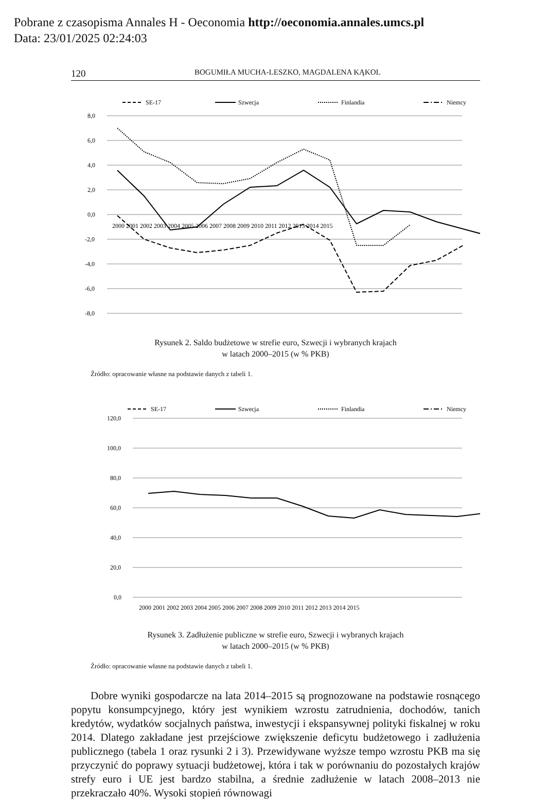Pobrane z czasopisma Annales H - Oeconomia http://oeconomia.annales.umcs.pl
Data: 23/01/2025 02:24:03
120 BOGUMIŁA MUCHA-LESZKO, MAGDALENA KĄKOL
SE-17
Szwecja
Finlandia
Niemcy
8,0
6,0
4,0
2,0
0,0
-2,0
-4,0
-6,0
-8,0
2000 2001 2002 2003 2004 2005 2006 2007 2008 2009 2010 2011 2012 2013 2014 2015
Rysunek 2. Saldo budżetowe w strefie euro, Szwecji i wybranych krajach
w latach 2000–2015 (w % PKB)
Źródło: opracowanie własne na podstawie danych z tabeli 1.
SE-17
Szwecja
Finlandia
Niemcy
120,0
100,0
80,0
60,0
40,0
20,0
0,0
2000 2001 2002 2003 2004 2005 2006 2007 2008 2009 2010 2011 2012 2013 2014 2015
Rysunek 3. Zadłużenie publiczne w strefie euro, Szwecji i wybranych krajach
w latach 2000–2015 (w % PKB)
Źródło: opracowanie własne na podstawie danych z tabeli 1.
Dobre wyniki gospodarcze na lata 2014–2015 są prognozowane na podstawie rosnącego popytu konsumpcyjnego, który jest wynikiem wzrostu zatrudnienia, dochodów, tanich kredytów, wydatków socjalnych państwa, inwestycji i ekspansywnej polityki fiskalnej w roku 2014. Dlatego zakładane jest przejściowe zwiększenie deficytu budżetowego i zadłużenia publicznego (tabela 1 oraz rysunki 2 i 3). Przewidywane wyższe tempo wzrostu PKB ma się przyczynić do poprawy sytuacji budżetowej, która i tak w porównaniu do pozostałych krajów strefy euro i UE jest bardzo stabilna, a średnie zadłużenie w latach 2008–2013 nie przekraczało 40%. Wysoki stopień równowagi